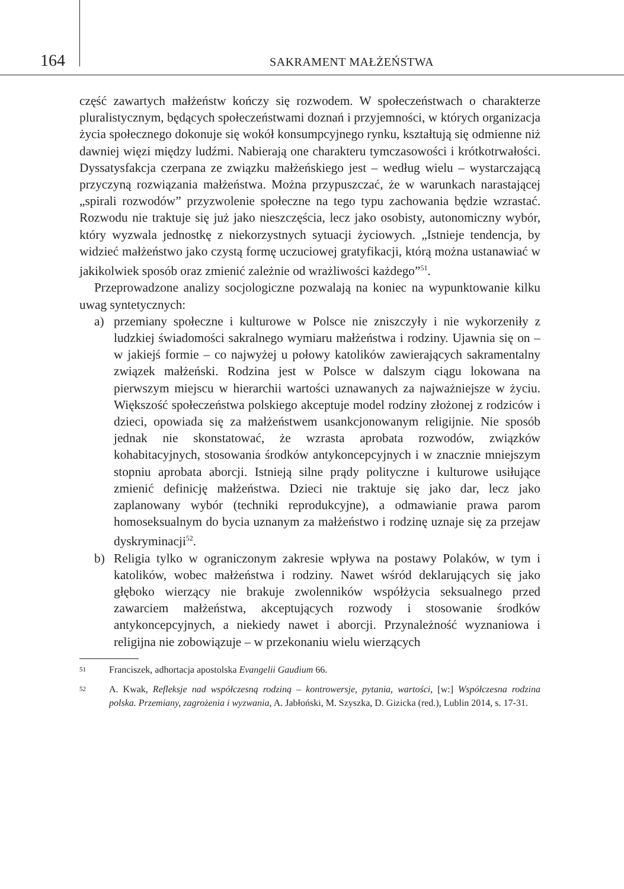164
SAKRAMENT MAŁŻEŃSTWA
część zawartych małżeństw kończy się rozwodem. W społeczeństwach o charakterze pluralistycznym, będących społeczeństwami doznań i przyjemności, w których organizacja życia społecznego dokonuje się wokół konsumpcyjnego rynku, kształtują się odmienne niż dawniej więzi między ludźmi. Nabierają one charakteru tymczasowości i krótkotrwałości. Dyssatysfakcja czerpana ze związku małżeńskiego jest – według wielu – wystarczającą przyczyną rozwiązania małżeństwa. Można przypuszczać, że w warunkach narastającej „spirali rozwodów” przyzwolenie społeczne na tego typu zachowania będzie wzrastać. Rozwodu nie traktuje się już jako nieszczęścia, lecz jako osobisty, autonomiczny wybór, który wyzwala jednostkę z niekorzystnych sytuacji życiowych. „Istnieje tendencja, by widzieć małżeństwo jako czystą formę uczuciowej gratyfikacji, którą można ustanawiać w jakikolwiek sposób oraz zmienić zależnie od wrażliwości każdego”<sup>51</sup>.
Przeprowadzone analizy socjologiczne pozwalają na koniec na wypunktowanie kilku uwag syntetycznych:
a) przemiany społeczne i kulturowe w Polsce nie zniszczyły i nie wykorzeniły z ludzkiej świadomości sakralnego wymiaru małżeństwa i rodziny. Ujawnia się on – w jakiejś formie – co najwyżej u połowy katolików zawierających sakramentalny związek małżeński. Rodzina jest w Polsce w dalszym ciągu lokowana na pierwszym miejscu w hierarchii wartości uznawanych za najważniejsze w życiu. Większość społeczeństwa polskiego akceptuje model rodziny złożonej z rodziców i dzieci, opowiada się za małżeństwem usankcjonowanym religijnie. Nie sposób jednak nie skonstatować, że wzrasta aprobata rozwodów, związków kohabitacyjnych, stosowania środków antykoncepcyjnych i w znacznie mniejszym stopniu aprobata aborcji. Istnieją silne prądy polityczne i kulturowe usiłujące zmienić definicję małżeństwa. Dzieci nie traktuje się jako dar, lecz jako zaplanowany wybór (techniki reprodukcyjne), a odmawianie prawa parom homoseksualnym do bycia uznanym za małżeństwo i rodzinę uznaje się za przejaw dyskryminacji<sup>52</sup>.
b) Religia tylko w ograniczonym zakresie wpływa na postawy Polaków, w tym i katolików, wobec małżeństwa i rodziny. Nawet wśród deklarujących się jako głęboko wierzący nie brakuje zwolenników współżycia seksualnego przed zawarciem małżeństwa, akceptujących rozwody i stosowanie środków antykoncepcyjnych, a niekiedy nawet i aborcji. Przynależność wyznaniowa i religijna nie zobowiązuje – w przekonaniu wielu wierzących
51 Franciszek, adhortacja apostolska Evangelii Gaudium 66.
52 A. Kwak, Refleksje nad współczesną rodziną – kontrowersje, pytania, wartości, [w:] Współczesna rodzina polska. Przemiany, zagrożenia i wyzwania, A. Jabłoński, M. Szyszka, D. Gizicka (red.), Lublin 2014, s. 17-31.